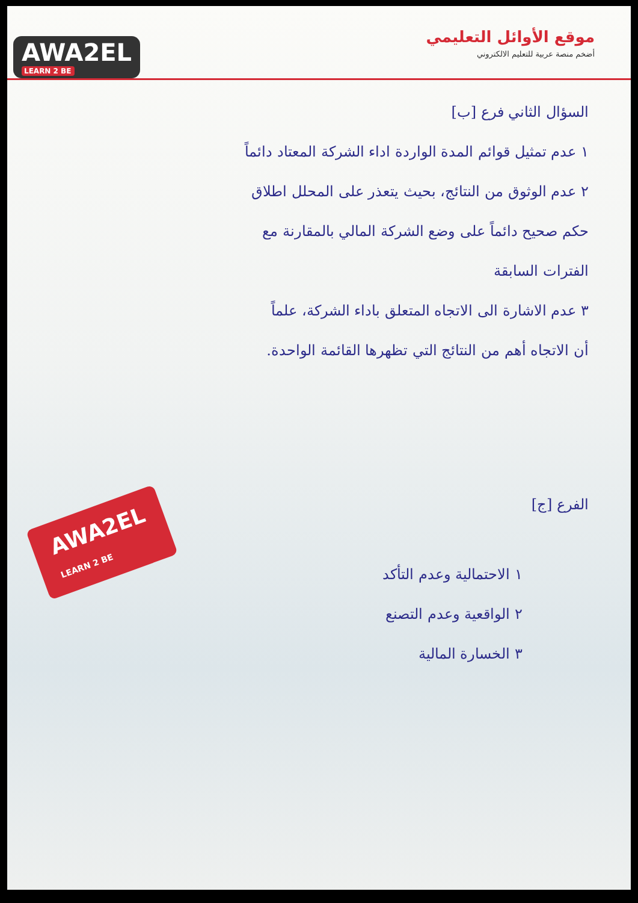AWA2EL
LEARN 2 BE
موقع الأوائل التعليمي
أضخم منصة عربية للتعليم الالكتروني
السؤال الثاني فرع [ب]
١ عدم تمثيل قوائم المدة الواردة اداء الشركة المعتاد دائماً
٢ عدم الوثوق من النتائج، بحيث يتعذر على المحلل اطلاق
حكم صحيح دائماً على وضع الشركة المالي بالمقارنة مع
الفترات السابقة
٣ عدم الاشارة الى الاتجاه المتعلق باداء الشركة، علماً
أن الاتجاه أهم من النتائج التي تظهرها القائمة الواحدة.
الفرع [ج]
١ الاحتمالية وعدم التأكد
٢ الواقعية وعدم التصنع
٣ الخسارة المالية
AWA2EL
LEARN 2 BE